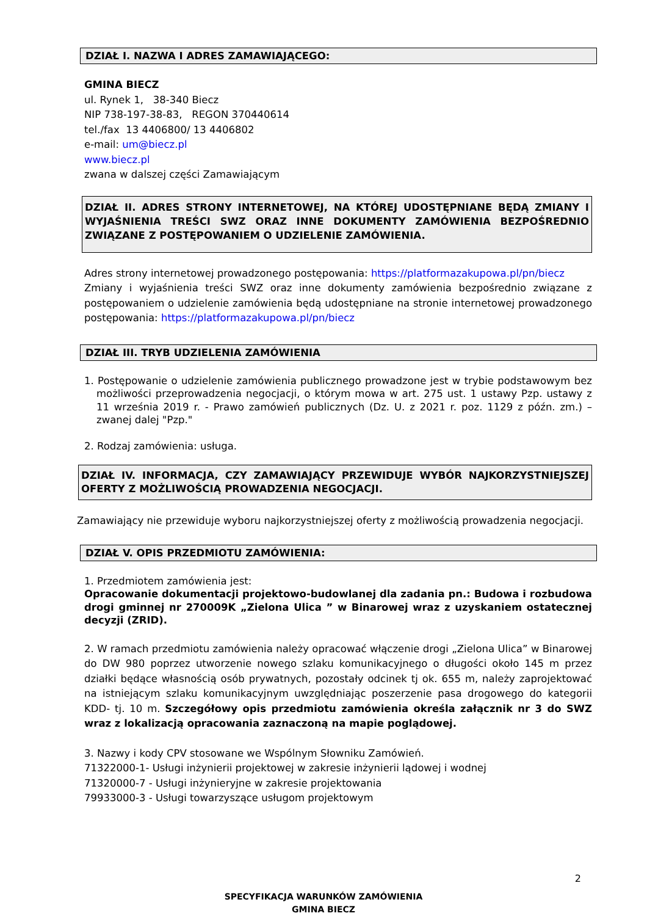DZIAŁ I. NAZWA I ADRES ZAMAWIAJĄCEGO:
GMINA BIECZ
ul. Rynek 1, 38-340 Biecz
NIP 738-197-38-83, REGON 370440614
tel./fax 13 4406800/ 13 4406802
e-mail: um@biecz.pl
www.biecz.pl
zwana w dalszej części Zamawiającym
DZIAŁ II. ADRES STRONY INTERNETOWEJ, NA KTÓREJ UDOSTĘPNIANE BĘDĄ ZMIANY I WYJAŚNIENIA TREŚCI SWZ ORAZ INNE DOKUMENTY ZAMÓWIENIA BEZPOŚREDNIO ZWIĄZANE Z POSTĘPOWANIEM O UDZIELENIE ZAMÓWIENIA.
Adres strony internetowej prowadzonego postępowania: https://platformazakupowa.pl/pn/biecz
Zmiany i wyjaśnienia treści SWZ oraz inne dokumenty zamówienia bezpośrednio związane z postępowaniem o udzielenie zamówienia będą udostępniane na stronie internetowej prowadzonego postępowania: https://platformazakupowa.pl/pn/biecz
DZIAŁ III. TRYB UDZIELENIA ZAMÓWIENIA
1. Postępowanie o udzielenie zamówienia publicznego prowadzone jest w trybie podstawowym bez możliwości przeprowadzenia negocjacji, o którym mowa w art. 275 ust. 1 ustawy Pzp. ustawy z 11 września 2019 r. - Prawo zamówień publicznych (Dz. U. z 2021 r. poz. 1129 z późn. zm.) – zwanej dalej "Pzp."
2. Rodzaj zamówienia: usługa.
DZIAŁ IV. INFORMACJA, CZY ZAMAWIAJĄCY PRZEWIDUJE WYBÓR NAJKORZYSTNIEJSZEJ OFERTY Z MOŻLIWOŚCIĄ PROWADZENIA NEGOCJACJI.
Zamawiający nie przewiduje wyboru najkorzystniejszej oferty z możliwością prowadzenia negocjacji.
DZIAŁ V. OPIS PRZEDMIOTU ZAMÓWIENIA:
1. Przedmiotem zamówienia jest:
Opracowanie dokumentacji projektowo-budowlanej dla zadania pn.: Budowa i rozbudowa drogi gminnej nr 270009K „Zielona Ulica ” w Binarowej wraz z uzyskaniem ostatecznej decyzji (ZRID).
2. W ramach przedmiotu zamówienia należy opracować włączenie drogi „Zielona Ulica” w Binarowej do DW 980 poprzez utworzenie nowego szlaku komunikacyjnego o długości około 145 m przez działki będące własnością osób prywatnych, pozostały odcinek tj ok. 655 m, należy zaprojektować na istniejącym szlaku komunikacyjnym uwzględniając poszerzenie pasa drogowego do kategorii KDD- tj. 10 m. Szczegółowy opis przedmiotu zamówienia określa załącznik nr 3 do SWZ wraz z lokalizacją opracowania zaznaczoną na mapie poglądowej.
3. Nazwy i kody CPV stosowane we Wspólnym Słowniku Zamówień.
71322000-1- Usługi inżynierii projektowej w zakresie inżynierii lądowej i wodnej
71320000-7 - Usługi inżynieryjne w zakresie projektowania
79933000-3 - Usługi towarzyszące usługom projektowym
2
SPECYFIKACJA WARUNKÓW ZAMÓWIENIA
GMINA BIECZ